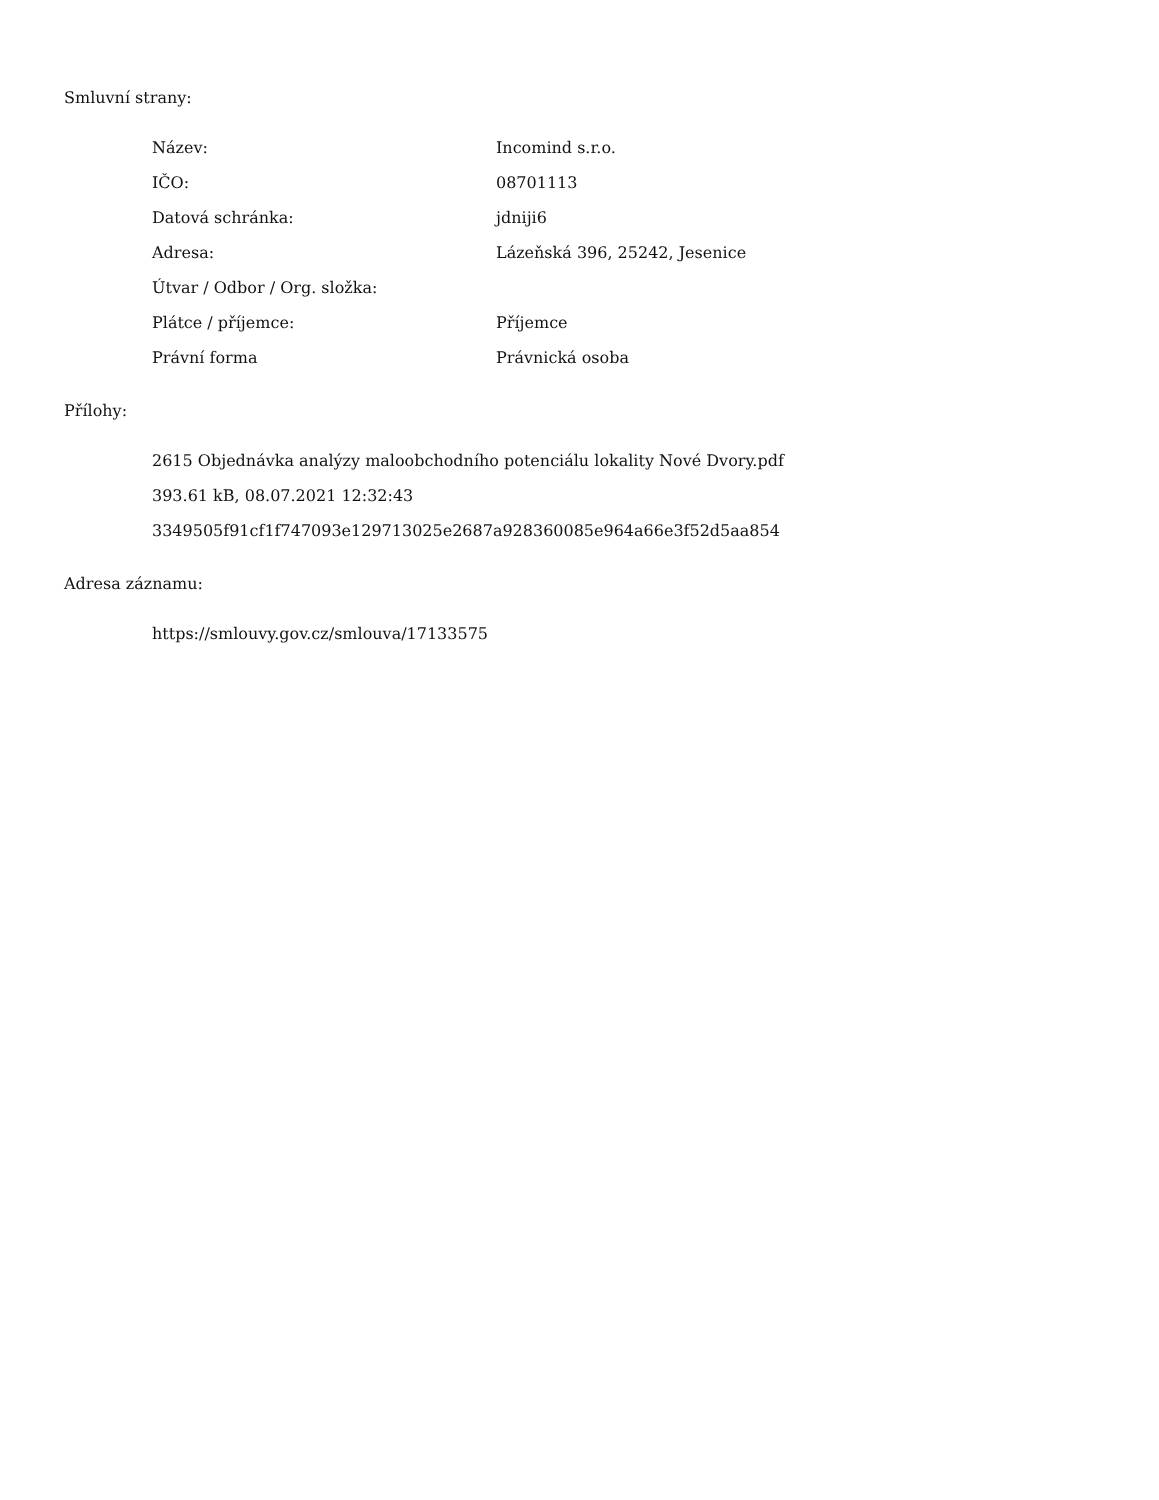Smluvní strany:
| Název: | Incomind s.r.o. |
| IČO: | 08701113 |
| Datová schránka: | jdniji6 |
| Adresa: | Lázeňská 396, 25242, Jesenice |
| Útvar / Odbor / Org. složka: | |
| Plátce / příjemce: | Příjemce |
| Právní forma | Právnická osoba |
Přílohy:
2615 Objednávka analýzy maloobchodního potenciálu lokality Nové Dvory.pdf
393.61 kB, 08.07.2021 12:32:43
3349505f91cf1f747093e129713025e2687a928360085e964a66e3f52d5aa854
Adresa záznamu:
https://smlouvy.gov.cz/smlouva/17133575